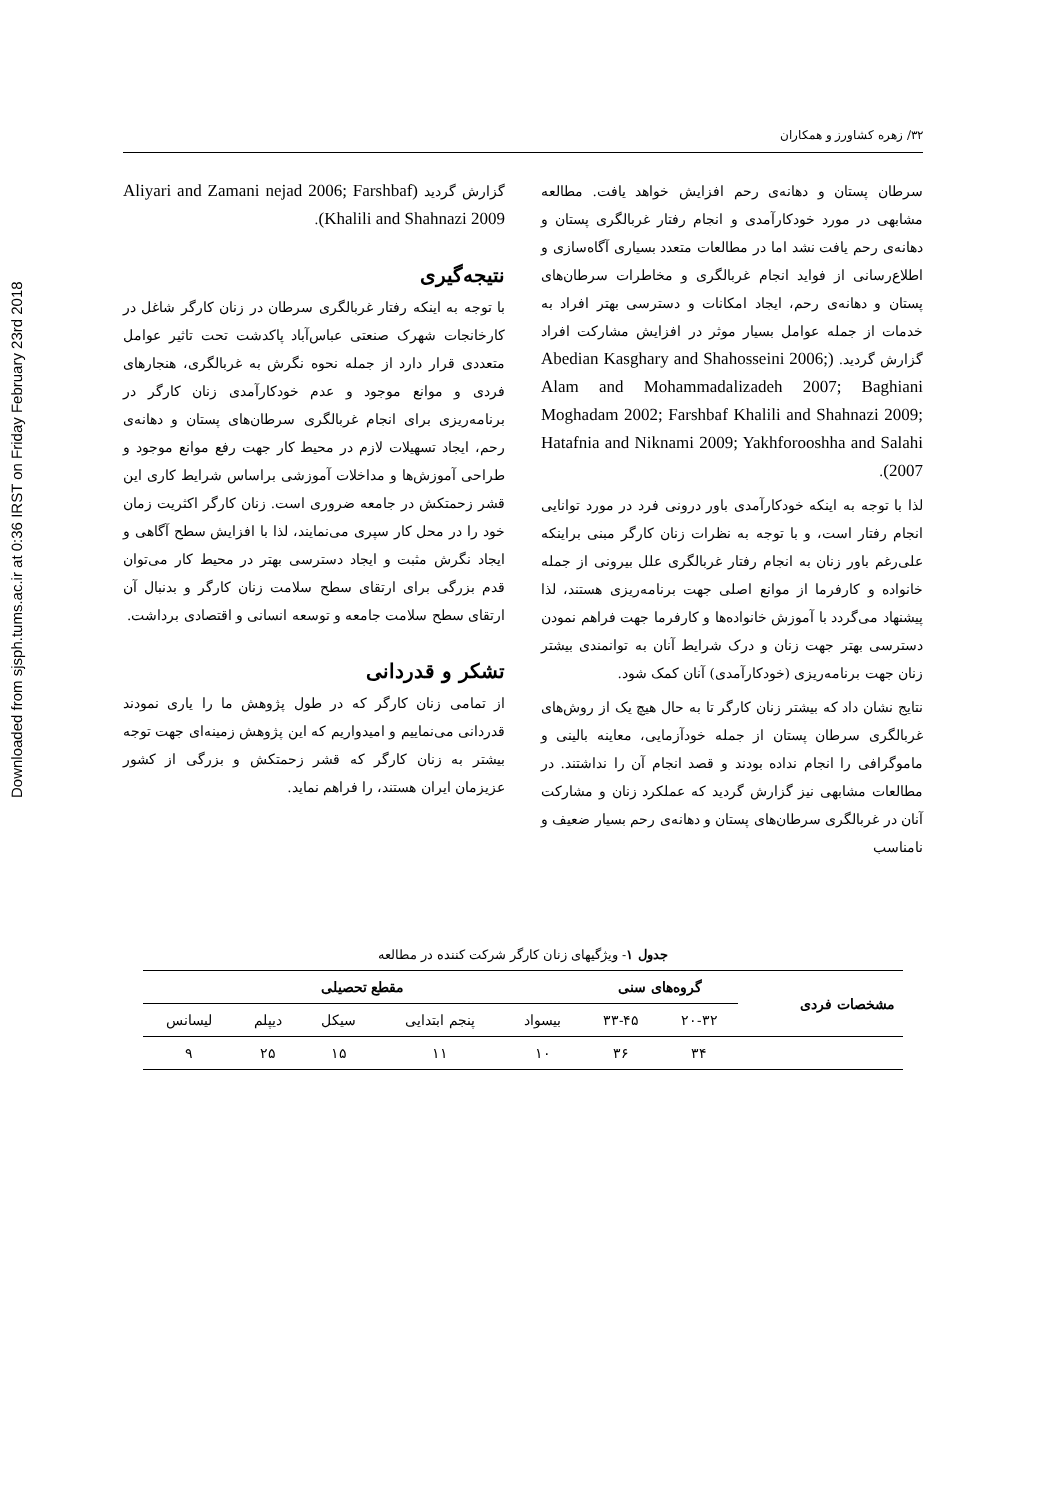Downloaded from sjsph.tums.ac.ir at 0:36 IRST on Friday February 23rd 2018
۳۲/ زهره کشاورز و همکاران
سرطان پستان و دهانه‌ی رحم افزایش خواهد یافت. مطالعه مشابهی در مورد خودکارآمدی و انجام رفتار غربالگری پستان و دهانه‌ی رحم یافت نشد اما در مطالعات متعدد بسیاری آگاه‌سازی و اطلاع‌رسانی از فواید انجام غربالگری و مخاطرات سرطان‌های پستان و دهانه‌ی رحم، ایجاد امکانات و دسترسی بهتر افراد به خدمات از جمله عوامل بسیار موثر در افزایش مشارکت افراد گزارش گردید. (Abedian Kasghary and Shahosseini 2006; Alam and Mohammadalizadeh 2007; Baghiani Moghadam 2002; Farshbaf Khalili and Shahnazi 2009; Hatafnia and Niknami 2009; Yakhforooshha and Salahi 2007).
لذا با توجه به اینکه خودکارآمدی باور درونی فرد در مورد توانایی انجام رفتار است، و با توجه به نظرات زنان کارگر مبنی براینکه علی‌رغم باور زنان به انجام رفتار غربالگری علل بیرونی از جمله خانواده و کارفرما از موانع اصلی جهت برنامه‌ریزی هستند، لذا پیشنهاد می‌گردد با آموزش خانواده‌ها و کارفرما جهت فراهم نمودن دسترسی بهتر جهت زنان و درک شرایط آنان به توانمندی بیشتر زنان جهت برنامه‌ریزی (خودکارآمدی) آنان کمک شود.
نتایج نشان داد که بیشتر زنان کارگر تا به حال هیچ یک از روش‌های غربالگری سرطان پستان از جمله خودآزمایی، معاینه بالینی و ماموگرافی را انجام نداده بودند و قصد انجام آن را نداشتند. در مطالعات مشابهی نیز گزارش گردید که عملکرد زنان و مشارکت آنان در غربالگری سرطان‌های پستان و دهانه‌ی رحم بسیار ضعیف و نامناسب
گزارش گردید (Aliyari and Zamani nejad 2006; Farshbaf Khalili and Shahnazi 2009).
نتیجه‌گیری
با توجه به اینکه رفتار غربالگری سرطان در زنان کارگر شاغل در کارخانجات شهرک صنعتی عباس‌آباد پاکدشت تحت تاثیر عوامل متعددی قرار دارد از جمله نحوه نگرش به غربالگری، هنجارهای فردی و موانع موجود و عدم خودکارآمدی زنان کارگر در برنامه‌ریزی برای انجام غربالگری سرطان‌های پستان و دهانه‌ی رحم، ایجاد تسهیلات لازم در محیط کار جهت رفع موانع موجود و طراحی آموزش‌ها و مداخلات آموزشی براساس شرایط کاری این قشر زحمتکش در جامعه ضروری است. زنان کارگر اکثریت زمان خود را در محل کار سپری می‌نمایند، لذا با افزایش سطح آگاهی و ایجاد نگرش مثبت و ایجاد دسترسی بهتر در محیط کار می‌توان قدم بزرگی برای ارتقای سطح سلامت زنان کارگر و بدنبال آن ارتقای سطح سلامت جامعه و توسعه انسانی و اقتصادی برداشت.
تشکر و قدردانی
از تمامی زنان کارگر که در طول پژوهش ما را یاری نمودند قدردانی می‌نماییم و امیدواریم که این پژوهش زمینه‌ای جهت توجه بیشتر به زنان کارگر که قشر زحمتکش و بزرگی از کشور عزیزمان ایران هستند، را فراهم نماید.
جدول ۱- ویژگیهای زنان کارگر شرکت کننده در مطالعه
| مشخصات فردی | گروه‌های سنی | | مقطع تحصیلی | | | | |
| --- | --- | --- | --- | --- | --- | --- | --- |
| | ۲۰-۳۲ | ۳۳-۴۵ | بیسواد | پنجم ابتدایی | سیکل | دیپلم | لیسانس |
| | ۳۴ | ۳۶ | ۱۰ | ۱۱ | ۱۵ | ۲۵ | ۹ |